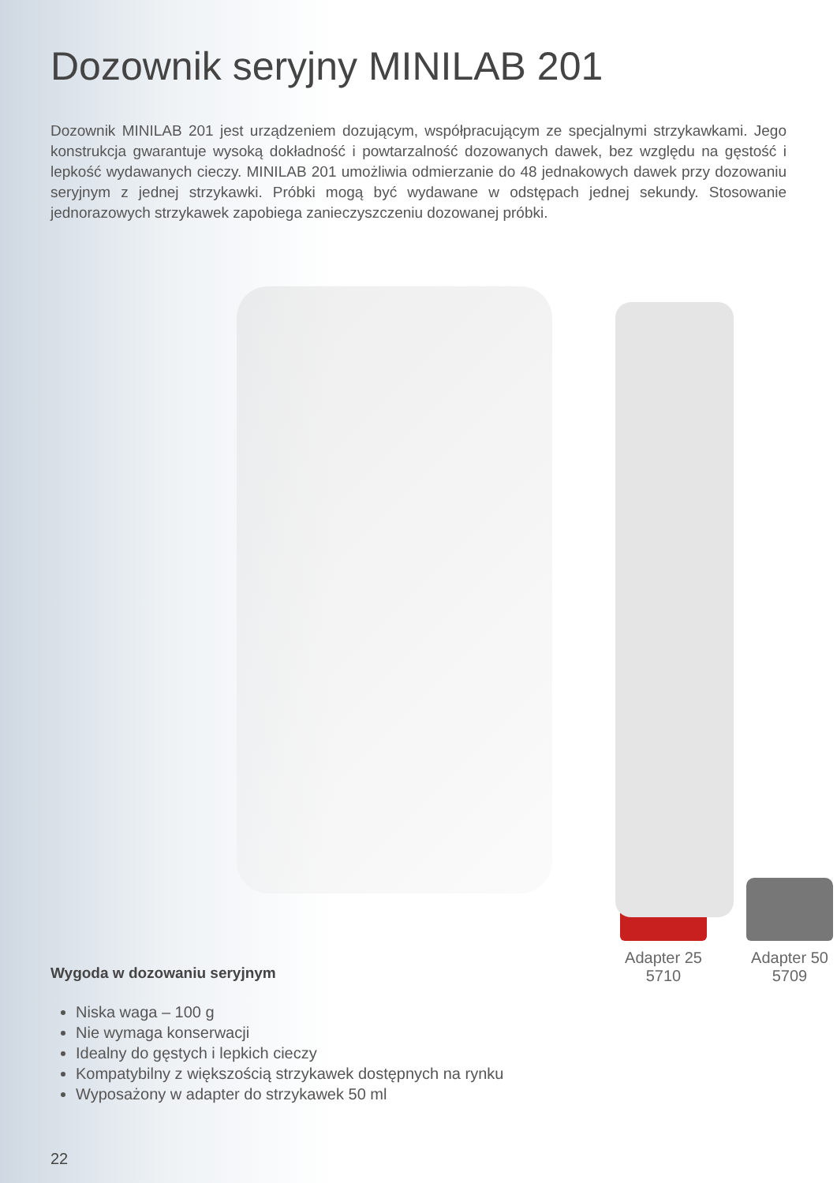Dozownik seryjny MINILAB 201
Dozownik MINILAB 201 jest urządzeniem dozującym, współpracującym ze specjalnymi strzykawkami. Jego konstrukcja gwarantuje wysoką dokładność i powtarzalność dozowanych dawek, bez względu na gęstość i lepkość wydawanych cieczy. MINILAB 201 umożliwia odmierzanie do 48 jednakowych dawek przy dozowaniu seryjnym z jednej strzykawki. Próbki mogą być wydawane w odstępach jednej sekundy. Stosowanie jednorazowych strzykawek zapobiega zanieczyszczeniu dozowanej próbki.
Wygoda w dozowaniu seryjnym
Niska waga – 100 g
Nie wymaga konserwacji
Idealny do gęstych i lepkich cieczy
Kompatybilny z większością strzykawek dostępnych na rynku
Wyposażony w adapter do strzykawek 50 ml
Adapter 25
5710
Adapter 50
5709
22